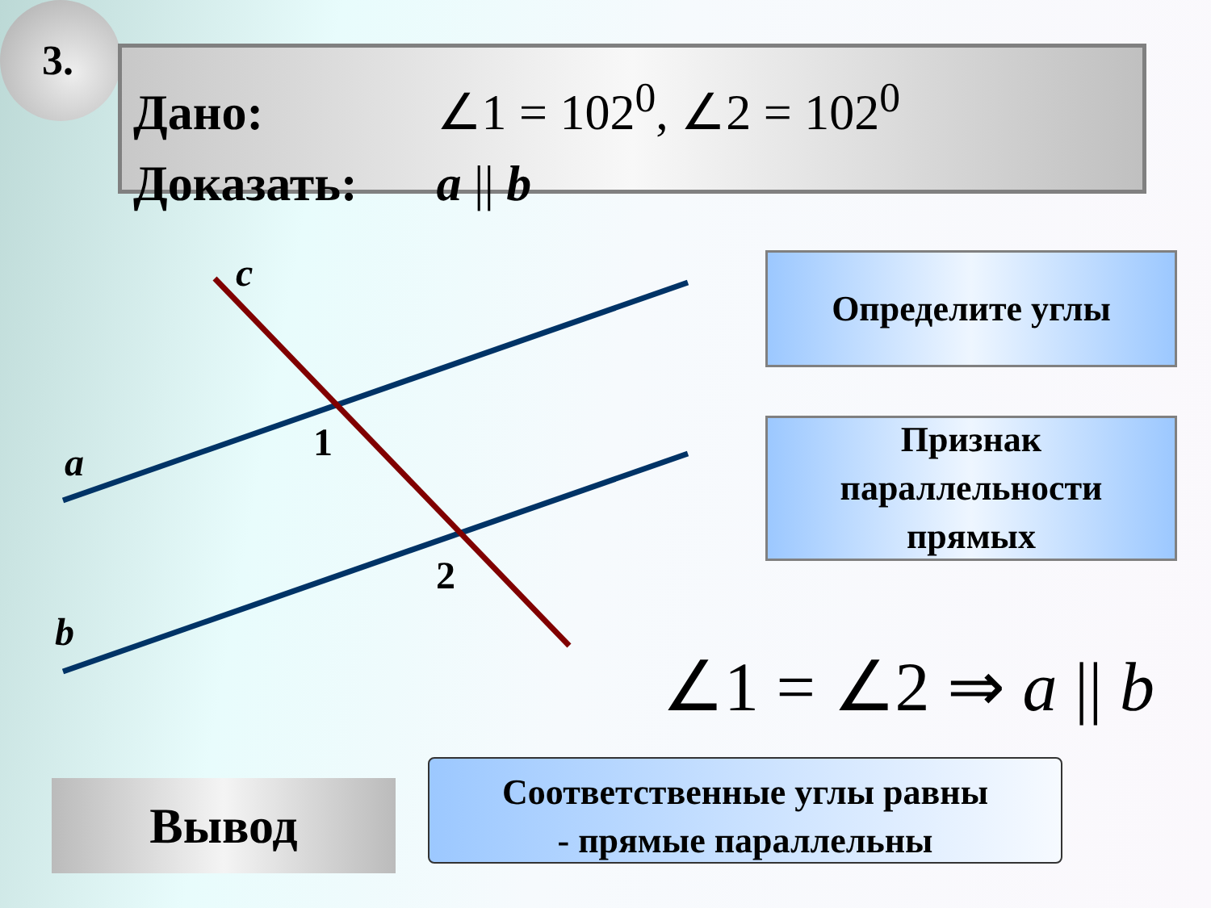3.
Дано: ∠1 = 102<sup>0</sup>, ∠2 = 102<sup>0</sup>
Доказать: a || b
c
a
b
1
2
Определите углы
Признак
параллельности
прямых
∠1 = ∠2 ⇒ a || b
Вывод
Соответственные углы равны
- прямые параллельны